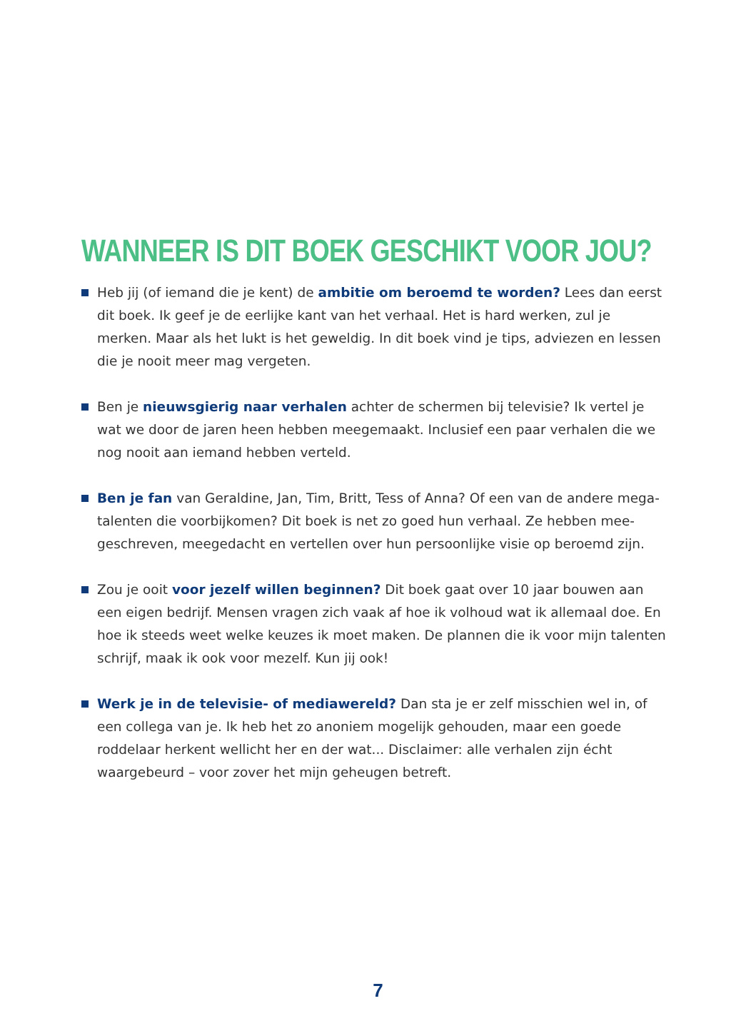WANNEER IS DIT BOEK GESCHIKT VOOR JOU?
Heb jij (of iemand die je kent) de ambitie om beroemd te worden? Lees dan eerst dit boek. Ik geef je de eerlijke kant van het verhaal. Het is hard werken, zul je merken. Maar als het lukt is het geweldig. In dit boek vind je tips, adviezen en lessen die je nooit meer mag vergeten.
Ben je nieuwsgierig naar verhalen achter de schermen bij televisie? Ik vertel je wat we door de jaren heen hebben meegemaakt. Inclusief een paar verhalen die we nog nooit aan iemand hebben verteld.
Ben je fan van Geraldine, Jan, Tim, Britt, Tess of Anna? Of een van de andere mega-talenten die voorbijkomen? Dit boek is net zo goed hun verhaal. Ze hebben mee-geschreven, meegedacht en vertellen over hun persoonlijke visie op beroemd zijn.
Zou je ooit voor jezelf willen beginnen? Dit boek gaat over 10 jaar bouwen aan een eigen bedrijf. Mensen vragen zich vaak af hoe ik volhoud wat ik allemaal doe. En hoe ik steeds weet welke keuzes ik moet maken. De plannen die ik voor mijn talenten schrijf, maak ik ook voor mezelf. Kun jij ook!
Werk je in de televisie- of mediawereld? Dan sta je er zelf misschien wel in, of een collega van je. Ik heb het zo anoniem mogelijk gehouden, maar een goede roddelaar herkent wellicht her en der wat... Disclaimer: alle verhalen zijn écht waargebeurd – voor zover het mijn geheugen betreft.
7